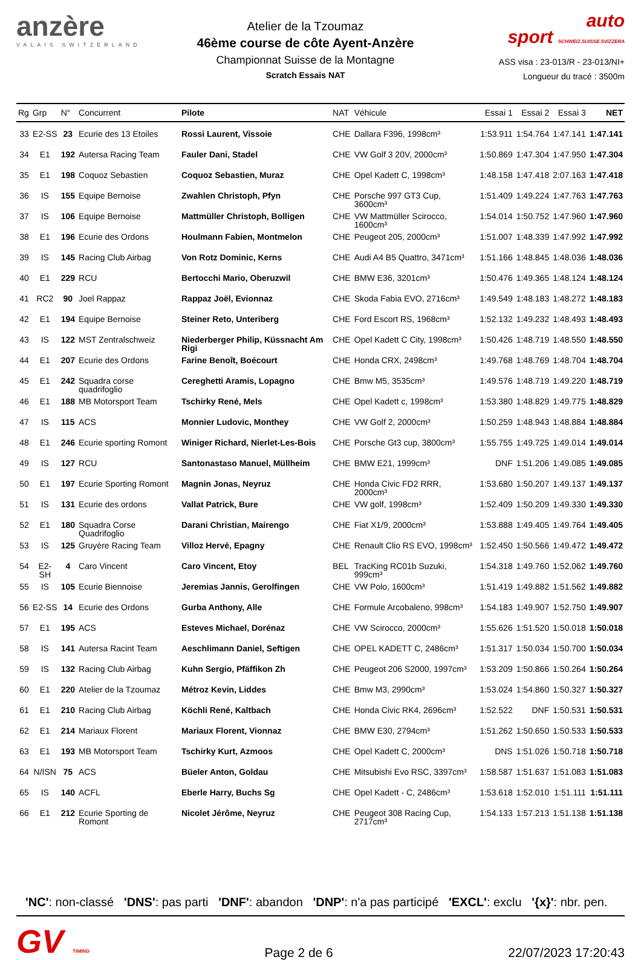anzère
VALAIS SWITZERLAND
Atelier de la Tzoumaz
46ème course de côte Ayent-Anzère
Championnat Suisse de la Montagne
Scratch Essais NAT
auto
sport SCHWEIZ.SUISSE.SVIZZERA
ASS visa : 23-013/R - 23-013/NI+
Longueur du tracé : 3500m
| Rg | Grp | N° | Concurrent | Pilote | NAT | Véhicule | Essai 1 | Essai 2 | Essai 3 | NET |
| --- | --- | --- | --- | --- | --- | --- | --- | --- | --- | --- |
| 33 | E2-SS | 23 | Ecurie des 13 Etoiles | Rossi Laurent, Vissoie | CHE | Dallara F396, 1998cm³ | 1:53.911 | 1:54.764 | 1:47.141 | 1:47.141 |
| 34 | E1 | 192 | Autersa Racing Team | Fauler Dani, Stadel | CHE | VW Golf 3 20V, 2000cm³ | 1:50.869 | 1:47.304 | 1:47.950 | 1:47.304 |
| 35 | E1 | 198 | Coquoz Sebastien | Coquoz Sebastien, Muraz | CHE | Opel Kadett C, 1998cm³ | 1:48.158 | 1:47.418 | 2:07.163 | 1:47.418 |
| 36 | IS | 155 | Equipe Bernoise | Zwahlen Christoph, Pfyn | CHE | Porsche 997 GT3 Cup, 3600cm³ | 1:51.409 | 1:49.224 | 1:47.763 | 1:47.763 |
| 37 | IS | 106 | Equipe Bernoise | Mattmüller Christoph, Bolligen | CHE | VW Mattmüller Scirocco, 1600cm³ | 1:54.014 | 1:50.752 | 1:47.960 | 1:47.960 |
| 38 | E1 | 196 | Ecurie des Ordons | Houlmann Fabien, Montmelon | CHE | Peugeot 205, 2000cm³ | 1:51.007 | 1:48.339 | 1:47.992 | 1:47.992 |
| 39 | IS | 145 | Racing Club Airbag | Von Rotz Dominic, Kerns | CHE | Audi A4 B5 Quattro, 3471cm³ | 1:51.166 | 1:48.845 | 1:48.036 | 1:48.036 |
| 40 | E1 | 229 | RCU | Bertocchi Mario, Oberuzwil | CHE | BMW E36, 3201cm³ | 1:50.476 | 1:49.365 | 1:48.124 | 1:48.124 |
| 41 | RC2 | 90 | Joel Rappaz | Rappaz Joël, Evionnaz | CHE | Skoda Fabia EVO, 2716cm³ | 1:49.549 | 1:48.183 | 1:48.272 | 1:48.183 |
| 42 | E1 | 194 | Equipe Bernoise | Steiner Reto, Unteriberg | CHE | Ford Escort RS, 1968cm³ | 1:52.132 | 1:49.232 | 1:48.493 | 1:48.493 |
| 43 | IS | 122 | MST Zentralschweiz | Niederberger Philip, Küssnacht Am Rigi | CHE | Opel Kadett C City, 1998cm³ | 1:50.426 | 1:48.719 | 1:48.550 | 1:48.550 |
| 44 | E1 | 207 | Ecurie des Ordons | Farine Benoît, Boécourt | CHE | Honda CRX, 2498cm³ | 1:49.768 | 1:48.769 | 1:48.704 | 1:48.704 |
| 45 | E1 | 242 | Squadra corse quadrifoglio | Cereghetti Aramis, Lopagno | CHE | Bmw M5, 3535cm³ | 1:49.576 | 1:48.719 | 1:49.220 | 1:48.719 |
| 46 | E1 | 188 | MB Motorsport Team | Tschirky René, Mels | CHE | Opel Kadett c, 1998cm³ | 1:53.380 | 1:48.829 | 1:49.775 | 1:48.829 |
| 47 | IS | 115 | ACS | Monnier Ludovic, Monthey | CHE | VW Golf 2, 2000cm³ | 1:50.259 | 1:48.943 | 1:48.884 | 1:48.884 |
| 48 | E1 | 246 | Ecurie sporting Romont | Winiger Richard, Nierlet-Les-Bois | CHE | Porsche Gt3 cup, 3800cm³ | 1:55.755 | 1:49.725 | 1:49.014 | 1:49.014 |
| 49 | IS | 127 | RCU | Santonastaso Manuel, Müllheim | CHE | BMW E21, 1999cm³ | DNF | 1:51.206 | 1:49.085 | 1:49.085 |
| 50 | E1 | 197 | Ecurie Sporting Romont | Magnin Jonas, Neyruz | CHE | Honda Civic FD2 RRR, 2000cm³ | 1:53.680 | 1:50.207 | 1:49.137 | 1:49.137 |
| 51 | IS | 131 | Ecurie des ordons | Vallat Patrick, Bure | CHE | VW golf, 1998cm³ | 1:52.409 | 1:50.209 | 1:49.330 | 1:49.330 |
| 52 | E1 | 180 | Squadra Corse Quadrifoglio | Darani Christian, Mairengo | CHE | Fiat X1/9, 2000cm³ | 1:53.888 | 1:49.405 | 1:49.764 | 1:49.405 |
| 53 | IS | 125 | Gruyère Racing Team | Villoz Hervé, Epagny | CHE | Renault Clio RS EVO, 1998cm³ | 1:52.450 | 1:50.566 | 1:49.472 | 1:49.472 |
| 54 | E2-SH | 4 | Caro Vincent | Caro Vincent, Etoy | BEL | TracKing RC01b Suzuki, 999cm³ | 1:54.318 | 1:49.760 | 1:52.062 | 1:49.760 |
| 55 | IS | 105 | Ecurie Biennoise | Jeremias Jannis, Gerolfingen | CHE | VW Polo, 1600cm³ | 1:51.419 | 1:49.882 | 1:51.562 | 1:49.882 |
| 56 | E2-SS | 14 | Ecurie des Ordons | Gurba Anthony, Alle | CHE | Formule Arcobaleno, 998cm³ | 1:54.183 | 1:49.907 | 1:52.750 | 1:49.907 |
| 57 | E1 | 195 | ACS | Esteves Michael, Dorénaz | CHE | VW Scirocco, 2000cm³ | 1:55.626 | 1:51.520 | 1:50.018 | 1:50.018 |
| 58 | IS | 141 | Autersa Racint Team | Aeschlimann Daniel, Seftigen | CHE | OPEL KADETT C, 2486cm³ | 1:51.317 | 1:50.034 | 1:50.700 | 1:50.034 |
| 59 | IS | 132 | Racing Club Airbag | Kuhn Sergio, Pfäffikon Zh | CHE | Peugeot 206 S2000, 1997cm³ | 1:53.209 | 1:50.866 | 1:50.264 | 1:50.264 |
| 60 | E1 | 220 | Atelier de la Tzoumaz | Métroz Kevin, Liddes | CHE | Bmw M3, 2990cm³ | 1:53.024 | 1:54.860 | 1:50.327 | 1:50.327 |
| 61 | E1 | 210 | Racing Club Airbag | Köchli René, Kaltbach | CHE | Honda Civic RK4, 2696cm³ | 1:52.522 | DNF | 1:50.531 | 1:50.531 |
| 62 | E1 | 214 | Mariaux Florent | Mariaux Florent, Vionnaz | CHE | BMW E30, 2794cm³ | 1:51.262 | 1:50.650 | 1:50.533 | 1:50.533 |
| 63 | E1 | 193 | MB Motorsport Team | Tschirky Kurt, Azmoos | CHE | Opel Kadett C, 2000cm³ | DNS | 1:51.026 | 1:50.718 | 1:50.718 |
| 64 | N/ISN | 75 | ACS | Büeler Anton, Goldau | CHE | Mitsubishi Evo RSC, 3397cm³ | 1:58.587 | 1:51.637 | 1:51.083 | 1:51.083 |
| 65 | IS | 140 | ACFL | Eberle Harry, Buchs Sg | CHE | Opel Kadett - C, 2486cm³ | 1:53.618 | 1:52.010 | 1:51.111 | 1:51.111 |
| 66 | E1 | 212 | Ecurie Sporting de Romont | Nicolet Jérôme, Neyruz | CHE | Peugeot 308 Racing Cup, 2717cm³ | 1:54.133 | 1:57.213 | 1:51.138 | 1:51.138 |
'NC': non-classé 'DNS': pas parti 'DNF': abandon 'DNP': n'a pas participé 'EXCL': exclu '{x}': nbr. pen.
GV TIMING
Page 2 de 6
22/07/2023 17:20:43